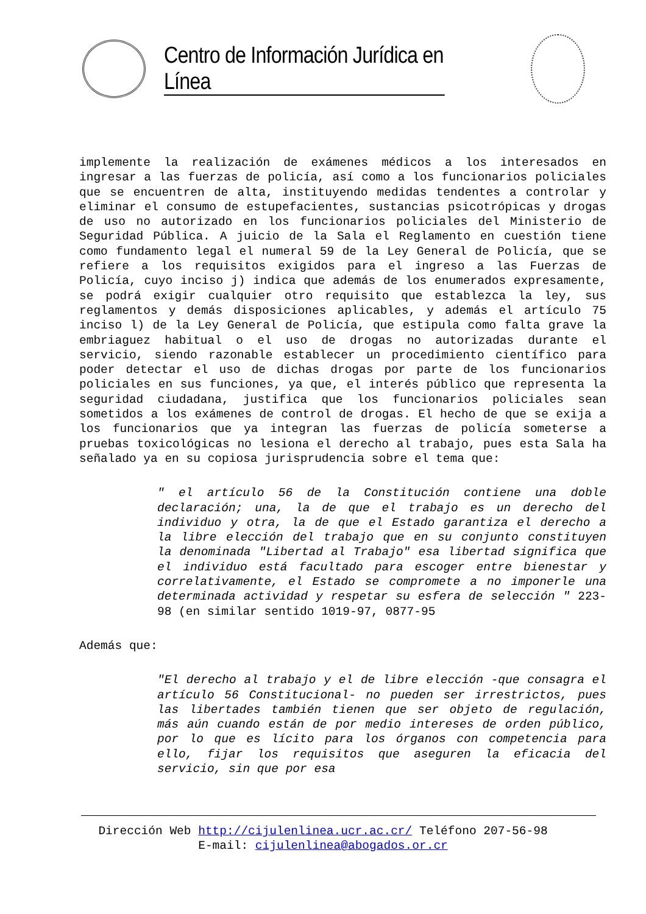Centro de Información Jurídica en Línea
implemente la realización de exámenes médicos a los interesados en ingresar a las fuerzas de policía, así como a los funcionarios policiales que se encuentren de alta, instituyendo medidas tendentes a controlar y eliminar el consumo de estupefacientes, sustancias psicotrópicas y drogas de uso no autorizado en los funcionarios policiales del Ministerio de Seguridad Pública. A juicio de la Sala el Reglamento en cuestión tiene como fundamento legal el numeral 59 de la Ley General de Policía, que se refiere a los requisitos exigidos para el ingreso a las Fuerzas de Policía, cuyo inciso j) indica que además de los enumerados expresamente, se podrá exigir cualquier otro requisito que establezca la ley, sus reglamentos y demás disposiciones aplicables, y además el artículo 75 inciso l) de la Ley General de Policía, que estipula como falta grave la embriaguez habitual o el uso de drogas no autorizadas durante el servicio, siendo razonable establecer un procedimiento científico para poder detectar el uso de dichas drogas por parte de los funcionarios policiales en sus funciones, ya que, el interés público que representa la seguridad ciudadana, justifica que los funcionarios policiales sean sometidos a los exámenes de control de drogas. El hecho de que se exija a los funcionarios que ya integran las fuerzas de policía someterse a pruebas toxicológicas no lesiona el derecho al trabajo, pues esta Sala ha señalado ya en su copiosa jurisprudencia sobre el tema que:
" el artículo 56 de la Constitución contiene una doble declaración; una, la de que el trabajo es un derecho del individuo y otra, la de que el Estado garantiza el derecho a la libre elección del trabajo que en su conjunto constituyen la denominada "Libertad al Trabajo" esa libertad significa que el individuo está facultado para escoger entre bienestar y correlativamente, el Estado se compromete a no imponerle una determinada actividad y respetar su esfera de selección " 223-98 (en similar sentido 1019-97, 0877-95
Además que:
"El derecho al trabajo y el de libre elección -que consagra el artículo 56 Constitucional- no pueden ser irrestrictos, pues las libertades también tienen que ser objeto de regulación, más aún cuando están de por medio intereses de orden público, por lo que es lícito para los órganos con competencia para ello, fijar los requisitos que aseguren la eficacia del servicio, sin que por esa
Dirección Web http://cijulenlinea.ucr.ac.cr/ Teléfono 207-56-98
E-mail: cijulenlinea@abogados.or.cr